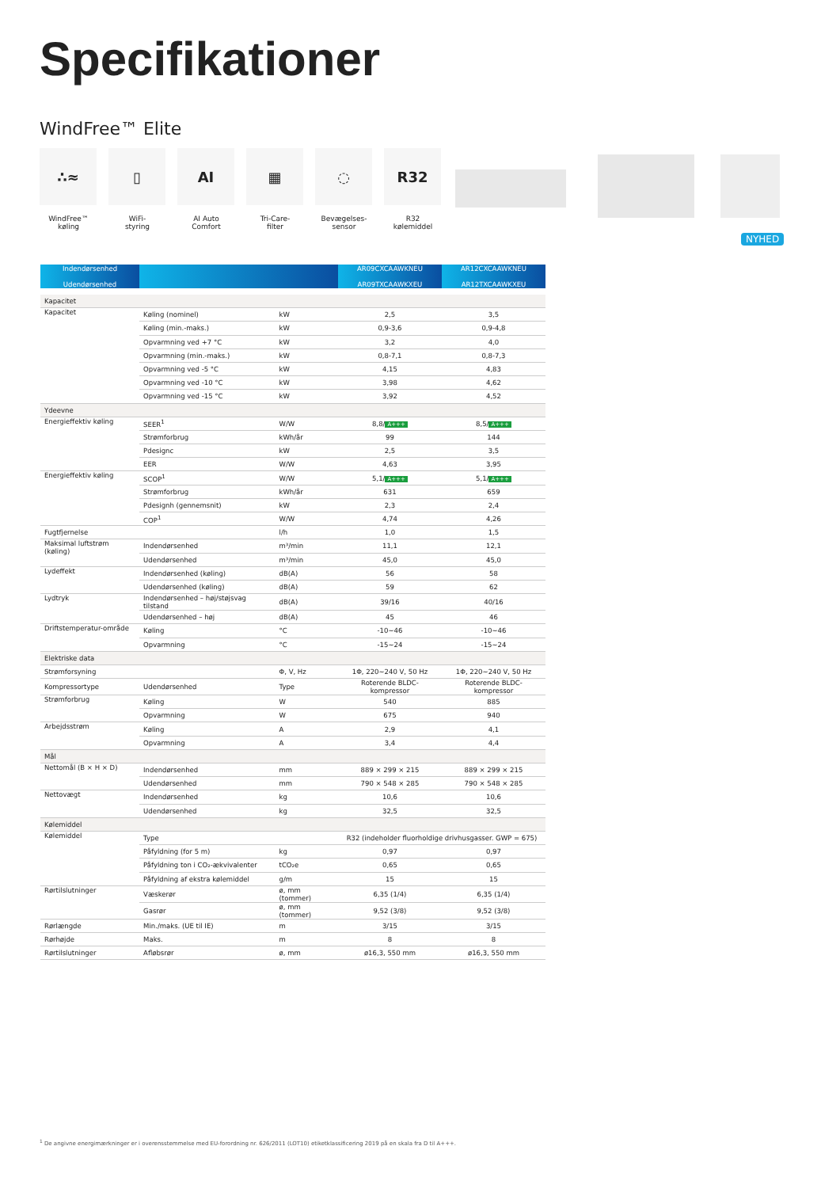Specifikationer
WindFree™ Elite
∴≈
WindFree™
køling
▯
WiFi-
styring
AI
AI Auto
Comfort
▦
Tri-Care-
filter
◌
Bevægelses-
sensor
R32
R32
kølemiddel
NYHED
| Indendørsenhed Udendørsenhed | | | AR09CXCAAWKNEU AR09TXCAAWKXEU | AR12CXCAAWKNEU AR12TXCAAWKXEU |
| --- | --- | --- | --- | --- |
| Kapacitet | | | | |
| Kapacitet | Køling (nominel) | kW | 2,5 | 3,5 |
| | Køling (min.-maks.) | kW | 0,9-3,6 | 0,9-4,8 |
| | Opvarmning ved +7 °C | kW | 3,2 | 4,0 |
| | Opvarmning (min.-maks.) | kW | 0,8-7,1 | 0,8-7,3 |
| | Opvarmning ved -5 °C | kW | 4,15 | 4,83 |
| | Opvarmning ved -10 °C | kW | 3,98 | 4,62 |
| | Opvarmning ved -15 °C | kW | 3,92 | 4,52 |
| Ydeevne | | | | |
| Energieffektiv køling | SEER<sup>1</sup> | W/W | 8,8/ A+++ | 8,5/ A+++ |
| | Strømforbrug | kWh/år | 99 | 144 |
| | Pdesignc | kW | 2,5 | 3,5 |
| | EER | W/W | 4,63 | 3,95 |
| Energieffektiv køling | SCOP<sup>1</sup> | W/W | 5,1/ A+++ | 5,1/ A+++ |
| | Strømforbrug | kWh/år | 631 | 659 |
| | Pdesignh (gennemsnit) | kW | 2,3 | 2,4 |
| | COP<sup>1</sup> | W/W | 4,74 | 4,26 |
| Fugtfjernelse | | l/h | 1,0 | 1,5 |
| Maksimal luftstrøm (køling) | Indendørsenhed | m³/min | 11,1 | 12,1 |
| | Udendørsenhed | m³/min | 45,0 | 45,0 |
| Lydeffekt | Indendørsenhed (køling) | dB(A) | 56 | 58 |
| | Udendørsenhed (køling) | dB(A) | 59 | 62 |
| Lydtryk | Indendørsenhed – høj/støjsvag tilstand | dB(A) | 39/16 | 40/16 |
| | Udendørsenhed – høj | dB(A) | 45 | 46 |
| Driftstemperatur-område | Køling | °C | -10~46 | -10~46 |
| | Opvarmning | °C | -15~24 | -15~24 |
| Elektriske data | | | | |
| Strømforsyning | | Φ, V, Hz | 1Φ, 220~240 V, 50 Hz | 1Φ, 220~240 V, 50 Hz |
| Kompressortype | Udendørsenhed | Type | Roterende BLDC-kompressor | Roterende BLDC-kompressor |
| Strømforbrug | Køling | W | 540 | 885 |
| | Opvarmning | W | 675 | 940 |
| Arbejdsstrøm | Køling | A | 2,9 | 4,1 |
| | Opvarmning | A | 3,4 | 4,4 |
| Mål | | | | |
| Nettomål (B × H × D) | Indendørsenhed | mm | 889 × 299 × 215 | 889 × 299 × 215 |
| | Udendørsenhed | mm | 790 × 548 × 285 | 790 × 548 × 285 |
| Nettovægt | Indendørsenhed | kg | 10,6 | 10,6 |
| | Udendørsenhed | kg | 32,5 | 32,5 |
| Kølemiddel | | | | |
| Kølemiddel | Type | | R32 (indeholder fluorholdige drivhusgasser. GWP = 675) | |
| | Påfyldning (for 5 m) | kg | 0,97 | 0,97 |
| | Påfyldning ton i CO₂-ækvivalenter | tCO₂e | 0,65 | 0,65 |
| | Påfyldning af ekstra kølemiddel | g/m | 15 | 15 |
| Rørtilslutninger | Væskerør | ø, mm (tommer) | 6,35 (1/4) | 6,35 (1/4) |
| | Gasrør | ø, mm (tommer) | 9,52 (3/8) | 9,52 (3/8) |
| Rørlængde | Min./maks. (UE til IE) | m | 3/15 | 3/15 |
| Rørhøjde | Maks. | m | 8 | 8 |
| Rørtilslutninger | Afløbsrør | ø, mm | ø16,3, 550 mm | ø16,3, 550 mm |
<sup>1</sup> De angivne energimærkninger er i overensstemmelse med EU-forordning nr. 626/2011 (LOT10) etiketklassificering 2019 på en skala fra D til A+++.